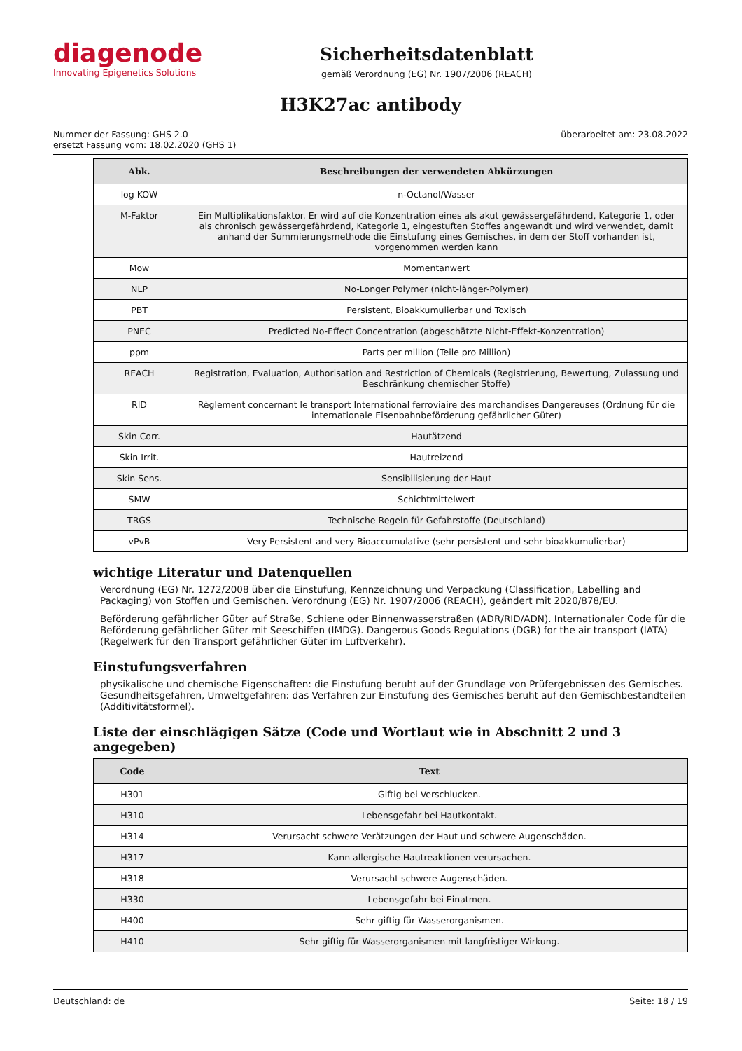diagenode
Innovating Epigenetics Solutions
Sicherheitsdatenblatt
gemäß Verordnung (EG) Nr. 1907/2006 (REACH)
H3K27ac antibody
Nummer der Fassung: GHS 2.0
ersetzt Fassung vom: 18.02.2020 (GHS 1)
überarbeitet am: 23.08.2022
| Abk. | Beschreibungen der verwendeten Abkürzungen |
| --- | --- |
| log KOW | n-Octanol/Wasser |
| M-Faktor | Ein Multiplikationsfaktor. Er wird auf die Konzentration eines als akut gewässergefährdend, Kategorie 1, oder als chronisch gewässergefährdend, Kategorie 1, eingestuften Stoffes angewandt und wird verwendet, damit anhand der Summierungsmethode die Einstufung eines Gemisches, in dem der Stoff vorhanden ist, vorgenommen werden kann |
| Mow | Momentanwert |
| NLP | No-Longer Polymer (nicht-länger-Polymer) |
| PBT | Persistent, Bioakkumulierbar und Toxisch |
| PNEC | Predicted No-Effect Concentration (abgeschätzte Nicht-Effekt-Konzentration) |
| ppm | Parts per million (Teile pro Million) |
| REACH | Registration, Evaluation, Authorisation and Restriction of Chemicals (Registrierung, Bewertung, Zulassung und Beschränkung chemischer Stoffe) |
| RID | Règlement concernant le transport International ferroviaire des marchandises Dangereuses (Ordnung für die internationale Eisenbahnbeförderung gefährlicher Güter) |
| Skin Corr. | Hautätzend |
| Skin Irrit. | Hautreizend |
| Skin Sens. | Sensibilisierung der Haut |
| SMW | Schichtmittelwert |
| TRGS | Technische Regeln für Gefahrstoffe (Deutschland) |
| vPvB | Very Persistent and very Bioaccumulative (sehr persistent und sehr bioakkumulierbar) |
wichtige Literatur und Datenquellen
Verordnung (EG) Nr. 1272/2008 über die Einstufung, Kennzeichnung und Verpackung (Classification, Labelling and Packaging) von Stoffen und Gemischen. Verordnung (EG) Nr. 1907/2006 (REACH), geändert mit 2020/878/EU.
Beförderung gefährlicher Güter auf Straße, Schiene oder Binnenwasserstraßen (ADR/RID/ADN). Internationaler Code für die Beförderung gefährlicher Güter mit Seeschiffen (IMDG). Dangerous Goods Regulations (DGR) for the air transport (IATA) (Regelwerk für den Transport gefährlicher Güter im Luftverkehr).
Einstufungsverfahren
physikalische und chemische Eigenschaften: die Einstufung beruht auf der Grundlage von Prüfergebnissen des Gemisches. Gesundheitsgefahren, Umweltgefahren: das Verfahren zur Einstufung des Gemisches beruht auf den Gemischbestandteilen (Additivitätsformel).
Liste der einschlägigen Sätze (Code und Wortlaut wie in Abschnitt 2 und 3 angegeben)
| Code | Text |
| --- | --- |
| H301 | Giftig bei Verschlucken. |
| H310 | Lebensgefahr bei Hautkontakt. |
| H314 | Verursacht schwere Verätzungen der Haut und schwere Augenschäden. |
| H317 | Kann allergische Hautreaktionen verursachen. |
| H318 | Verursacht schwere Augenschäden. |
| H330 | Lebensgefahr bei Einatmen. |
| H400 | Sehr giftig für Wasserorganismen. |
| H410 | Sehr giftig für Wasserorganismen mit langfristiger Wirkung. |
Deutschland: de Seite: 18 / 19